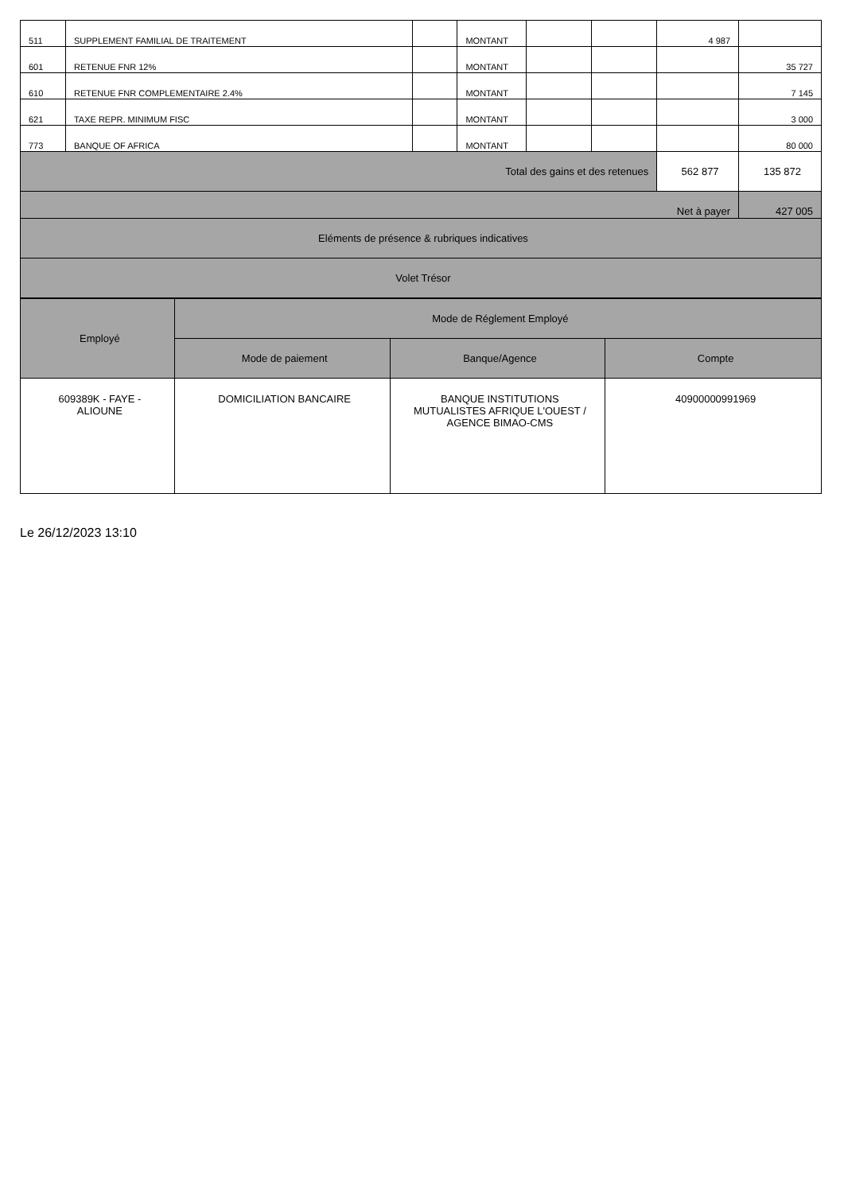| 511 | SUPPLEMENT FAMILIAL DE TRAITEMENT | | MONTANT | | | 4 987 | |
| 601 | RETENUE FNR 12% | | MONTANT | | | | 35 727 |
| 610 | RETENUE FNR COMPLEMENTAIRE 2.4% | | MONTANT | | | | 7 145 |
| 621 | TAXE REPR. MINIMUM FISC | | MONTANT | | | | 3 000 |
| 773 | BANQUE OF AFRICA | | MONTANT | | | | 80 000 |
| Total des gains et des retenues | | | | | | 562 877 | 135 872 |
| Net à payer | | | | | | | 427 005 |
| Eléments de présence & rubriques indicatives | | | | | | | |
| Volet Trésor | | | | | | | |
| Employé | Mode de Réglement Employé | | |
| | Mode de paiement | Banque/Agence | Compte |
| 609389K - FAYE - ALIOUNE | DOMICILIATION BANCAIRE | BANQUE INSTITUTIONS MUTUALISTES AFRIQUE L'OUEST / AGENCE BIMAO-CMS | 40900000991969 |
Le 26/12/2023 13:10